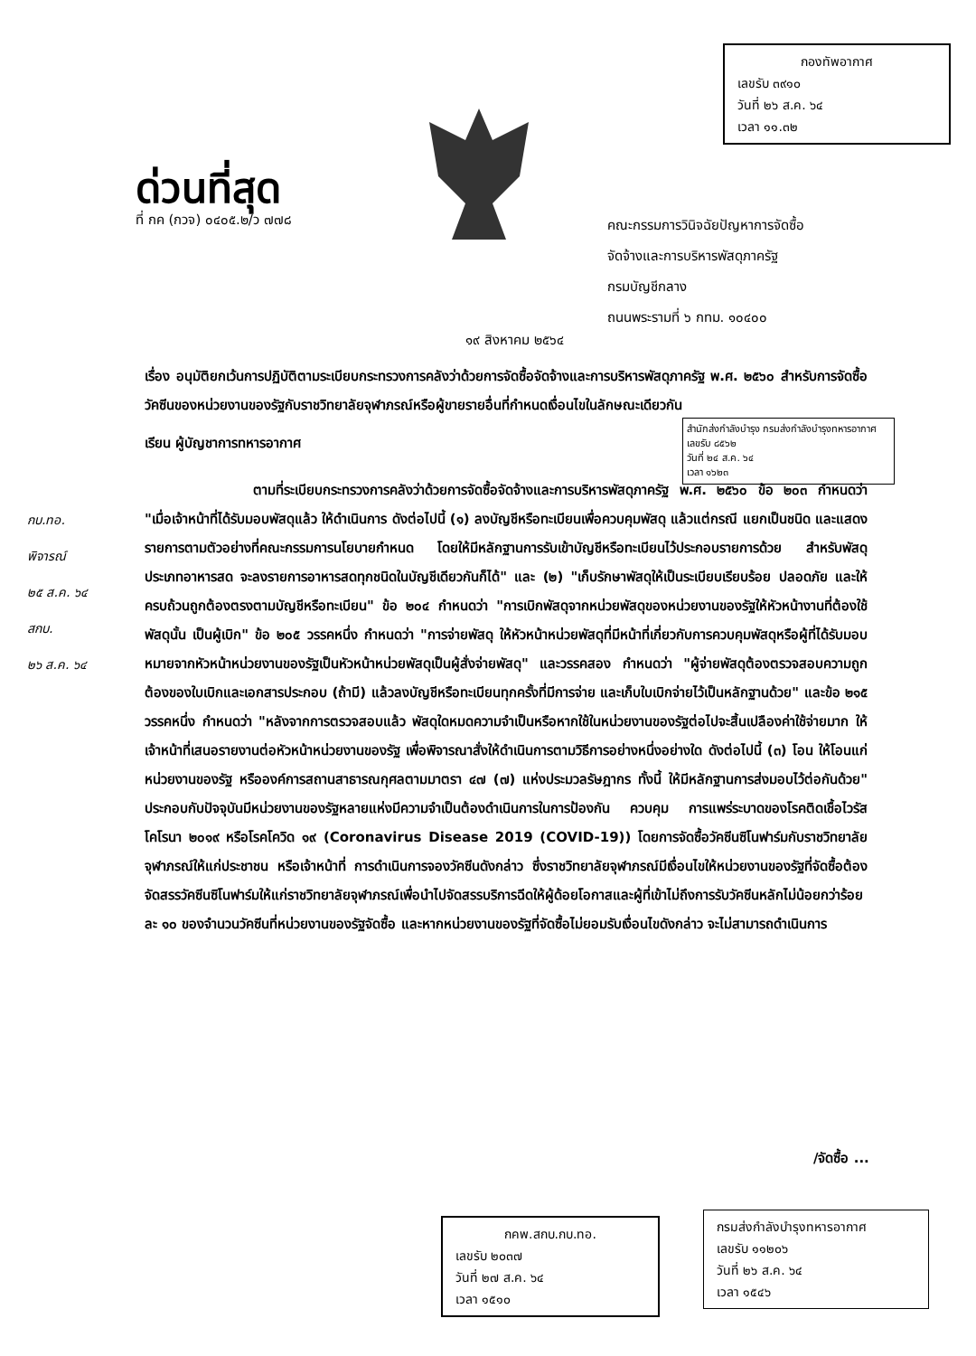กองทัพอากาศ
เลขรับ ๓๙๑๐
วันที่ ๒๖ ส.ค. ๖๔
เวลา ๑๑.๓๒
ด่วนที่สุด
ที่ กค (กวจ) ๐๔๐๕.๒/ว ๗๗๘
คณะกรรมการวินิจฉัยปัญหาการจัดซื้อ
จัดจ้างและการบริหารพัสดุภาครัฐ
กรมบัญชีกลาง
ถนนพระรามที่ ๖ กทม. ๑๐๔๐๐
๑๙ สิงหาคม ๒๕๖๔
สำนักส่งกำลังบำรุง กรมส่งกำลังบำรุงทหารอากาศ
เลขรับ ๘๕๖๒
วันที่ ๒๔ ส.ค. ๖๔
เวลา ๑๖๒๓
เรื่อง อนุมัติยกเว้นการปฏิบัติตามระเบียบกระทรวงการคลังว่าด้วยการจัดซื้อจัดจ้างและการบริหารพัสดุภาครัฐ พ.ศ. ๒๕๖๐ สำหรับการจัดซื้อวัคซีนของหน่วยงานของรัฐกับราชวิทยาลัยจุฬาภรณ์หรือผู้ขายรายอื่นที่กำหนดเงื่อนไขในลักษณะเดียวกัน
เรียน ผู้บัญชาการทหารอากาศ
ตามที่ระเบียบกระทรวงการคลังว่าด้วยการจัดซื้อจัดจ้างและการบริหารพัสดุภาครัฐ พ.ศ. ๒๕๖๐ ข้อ ๒๐๓ กำหนดว่า "เมื่อเจ้าหน้าที่ได้รับมอบพัสดุแล้ว ให้ดำเนินการ ดังต่อไปนี้ (๑) ลงบัญชีหรือทะเบียนเพื่อควบคุมพัสดุ แล้วแต่กรณี แยกเป็นชนิด และแสดงรายการตามตัวอย่างที่คณะกรรมการนโยบายกำหนด โดยให้มีหลักฐานการรับเข้าบัญชีหรือทะเบียนไว้ประกอบรายการด้วย สำหรับพัสดุประเภทอาหารสด จะลงรายการอาหารสดทุกชนิดในบัญชีเดียวกันก็ได้" และ (๒) "เก็บรักษาพัสดุให้เป็นระเบียบเรียบร้อย ปลอดภัย และให้ครบถ้วนถูกต้องตรงตามบัญชีหรือทะเบียน" ข้อ ๒๐๔ กำหนดว่า "การเบิกพัสดุจากหน่วยพัสดุของหน่วยงานของรัฐให้หัวหน้างานที่ต้องใช้พัสดุนั้น เป็นผู้เบิก" ข้อ ๒๐๕ วรรคหนึ่ง กำหนดว่า "การจ่ายพัสดุ ให้หัวหน้าหน่วยพัสดุที่มีหน้าที่เกี่ยวกับการควบคุมพัสดุหรือผู้ที่ได้รับมอบหมายจากหัวหน้าหน่วยงานของรัฐเป็นหัวหน้าหน่วยพัสดุเป็นผู้สั่งจ่ายพัสดุ" และวรรคสอง กำหนดว่า "ผู้จ่ายพัสดุต้องตรวจสอบความถูกต้องของใบเบิกและเอกสารประกอบ (ถ้ามี) แล้วลงบัญชีหรือทะเบียนทุกครั้งที่มีการจ่าย และเก็บใบเบิกจ่ายไว้เป็นหลักฐานด้วย" และข้อ ๒๑๕ วรรคหนึ่ง กำหนดว่า "หลังจากการตรวจสอบแล้ว พัสดุใดหมดความจำเป็นหรือหากใช้ในหน่วยงานของรัฐต่อไปจะสิ้นเปลืองค่าใช้จ่ายมาก ให้เจ้าหน้าที่เสนอรายงานต่อหัวหน้าหน่วยงานของรัฐ เพื่อพิจารณาสั่งให้ดำเนินการตามวิธีการอย่างหนึ่งอย่างใด ดังต่อไปนี้ (๓) โอน ให้โอนแก่หน่วยงานของรัฐ หรือองค์การสถานสาธารณกุศลตามมาตรา ๔๗ (๗) แห่งประมวลรัษฎากร ทั้งนี้ ให้มีหลักฐานการส่งมอบไว้ต่อกันด้วย" ประกอบกับปัจจุบันมีหน่วยงานของรัฐหลายแห่งมีความจำเป็นต้องดำเนินการในการป้องกัน ควบคุม การแพร่ระบาดของโรคติดเชื้อไวรัสโคโรนา ๒๐๑๙ หรือโรคโควิด ๑๙ (Coronavirus Disease 2019 (COVID-19)) โดยการจัดซื้อวัคซีนซิโนฟาร์มกับราชวิทยาลัยจุฬาภรณ์ให้แก่ประชาชน หรือเจ้าหน้าที่ การดำเนินการจองวัคซีนดังกล่าว ซึ่งราชวิทยาลัยจุฬาภรณ์มีเงื่อนไขให้หน่วยงานของรัฐที่จัดซื้อต้องจัดสรรวัคซีนซิโนฟาร์มให้แก่ราชวิทยาลัยจุฬาภรณ์เพื่อนำไปจัดสรรบริการฉีดให้ผู้ด้อยโอกาสและผู้ที่เข้าไม่ถึงการรับวัคซีนหลักไม่น้อยกว่าร้อยละ ๑๐ ของจำนวนวัคซีนที่หน่วยงานของรัฐจัดซื้อ และหากหน่วยงานของรัฐที่จัดซื้อไม่ยอมรับเงื่อนไขดังกล่าว จะไม่สามารถดำเนินการ
กบ.ทอ.
พิจารณ์
๒๕ ส.ค. ๖๔
สกบ.
๒๖ ส.ค. ๖๔
/จัดซื้อ ...
กคพ.สกบ.กบ.ทอ.
เลขรับ ๒๐๓๗
วันที่ ๒๗ ส.ค. ๖๔
เวลา ๑๕๑๐
กรมส่งกำลังบำรุงทหารอากาศ
เลขรับ ๑๑๒๐๖
วันที่ ๒๖ ส.ค. ๖๔
เวลา ๑๕๔๖